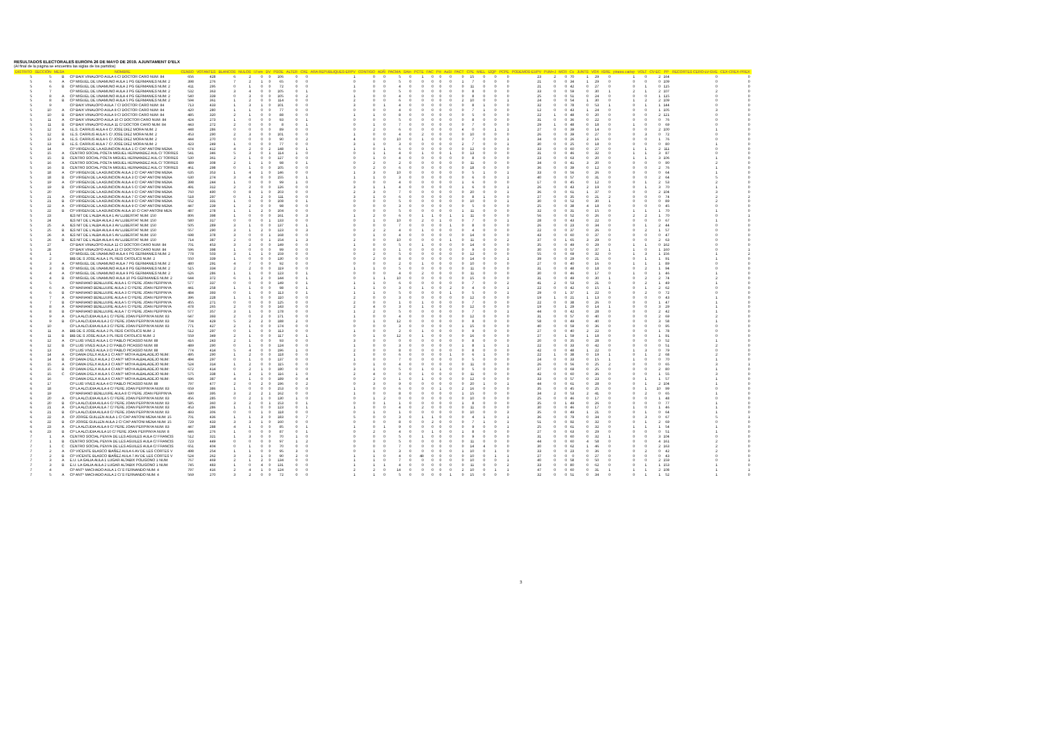RESULTADOS ELECTORALES EUROPA 26 DE MAYO DE 2019. AJUNTAMENT D'ELX
(Al final de la página se encuentra las siglas de los partidos)
| DISTRITO | SECCIÓN | MESA | NOMBRE | CENSO | VOTANTES | BLANCOS | NULOS | I.Fem | DV | PSOE | ALTER | CXE | ARA REPUBLIQUES-ERPV | CONTIGO | ADÑ | PACMA | SAIn | PCTE | FAC | PH | AxSI | PACT | CPE | MIEL | IZQP | PCPE | PODEMOS-EUPV | PUM+J | MCR | Cs | JUNTS | VOX | IGRE | pirates.cat/ep | VOLT | CV-EC | PP | RECORTES CERO-LV-GVE | CEX-CREX-PREX |
| --- | --- | --- | --- | --- | --- | --- | --- | --- | --- | --- | --- | --- | --- | --- | --- | --- | --- | --- | --- | --- | --- | --- | --- | --- | --- | --- | --- | --- | --- | --- | --- | --- | --- | --- | --- | --- | --- | --- | --- |
| 5 | 5 | B | CP BAIX VINALOPO AULA 6 C/ DOCTOR CARO NUM: 84 | 656 | 428 | 6 | 2 | 0 | 0 | 106 | 0 | 0 | 1 | 0 | 0 | 5 | 0 | 1 | 0 | 0 | 0 | 0 | 15 | 0 | 0 | 0 | 23 | 2 | 0 | 70 | 1 | 29 | 0 | 1 | 0 | 2 | 164 | 0 | 0 |
| 5 | 6 | A | CP MIGUEL DE UNAMUNO AULA 1 PG GERMANIES NUM: 2 | 398 | 276 | 7 | 2 | 1 | 0 | 65 | 0 | 0 | 0 | 0 | 0 | 5 | 0 | 0 | 0 | 0 | 0 | 1 | 7 | 0 | 0 | 0 | 21 | 0 | 0 | 34 | 1 | 29 | 0 | 0 | 0 | 0 | 109 | 0 | 0 |
| 5 | 6 | B | CP MIGUEL DE UNAMUNO AULA 2 PG GERMANIES NUM: 2 | 411 | 295 | 0 | 1 | 0 | 0 | 72 | 0 | 0 | 1 | 0 | 0 | 4 | 0 | 0 | 0 | 0 | 0 | 0 | 11 | 0 | 0 | 0 | 21 | 0 | 0 | 42 | 0 | 27 | 0 | 0 | 1 | 0 | 115 | 0 | 0 |
| 5 | 7 | | CP MIGUEL DE UNAMUNO AULA 3 PG GERMANIES NUM: 2 | 532 | 363 | 3 | 4 | 0 | 0 | 105 | 0 | 1 | 0 | 0 | 0 | 5 | 0 | 0 | 0 | 0 | 0 | 0 | 8 | 0 | 0 | 0 | 33 | 0 | 0 | 59 | 0 | 30 | 1 | 2 | 1 | 2 | 107 | 2 | 0 |
| 5 | 8 | A | CP MIGUEL DE UNAMUNO AULA 4 PG GERMANIES NUM: 2 | 540 | 339 | 0 | 3 | 0 | 0 | 105 | 0 | 2 | 1 | 0 | 0 | 4 | 0 | 0 | 0 | 0 | 0 | 0 | 8 | 0 | 0 | 0 | 25 | 0 | 0 | 51 | 0 | 24 | 0 | 0 | 0 | 1 | 115 | 0 | 0 |
| 5 | 8 | B | CP MIGUEL DE UNAMUNO AULA 5 PG GERMANIES NUM: 2 | 594 | 361 | 1 | 2 | 0 | 0 | 114 | 0 | 0 | 2 | 0 | 0 | 6 | 0 | 0 | 0 | 0 | 0 | 2 | 10 | 0 | 0 | 1 | 24 | 0 | 0 | 54 | 1 | 30 | 0 | 1 | 2 | 2 | 109 | 0 | 0 |
| 5 | 9 | | CP BAIX VINALOPO AULA 7 C/ DOCTOR CARO NUM: 84 | 713 | 433 | 1 | 3 | 1 | 0 | 101 | 0 | 0 | 3 | 0 | 1 | 4 | 0 | 0 | 0 | 0 | 0 | 0 | 8 | 1 | 0 | 0 | 32 | 0 | 0 | 78 | 0 | 53 | 1 | 0 | 1 | 1 | 144 | 0 | 0 |
| 5 | 10 | A | CP BAIX VINALOPO AULA 8 C/ DOCTOR CARO NUM: 84 | 420 | 280 | 1 | 1 | 0 | 0 | 77 | 0 | 0 | 0 | 0 | 0 | 4 | 0 | 0 | 0 | 0 | 0 | 0 | 7 | 1 | 0 | 0 | 12 | 0 | 0 | 43 | 1 | 24 | 0 | 0 | 0 | 1 | 105 | 3 | 0 |
| 5 | 10 | B | CP BAIX VINALOPO AULA 9 C/ DOCTOR CARO NUM: 84 | 485 | 320 | 2 | 1 | 0 | 0 | 88 | 0 | 0 | 1 | 1 | 0 | 8 | 0 | 0 | 0 | 0 | 0 | 0 | 5 | 0 | 0 | 0 | 22 | 1 | 0 | 48 | 0 | 20 | 0 | 0 | 0 | 2 | 121 | 0 | 0 |
| 5 | 11 | A | CP BAIX VINALOPO AULA 10 C/ DOCTOR CARO NUM: 84 | 424 | 273 | 1 | 0 | 0 | 0 | 93 | 0 | 1 | 0 | 0 | 0 | 5 | 0 | 0 | 0 | 0 | 0 | 0 | 8 | 0 | 0 | 0 | 31 | 0 | 0 | 36 | 0 | 22 | 0 | 0 | 0 | 0 | 76 | 0 | 0 |
| 5 | 11 | B | CP BAIX VINALOPO AULA 11 C/ DOCTOR CARO NUM: 84 | 443 | 272 | 2 | 0 | 0 | 0 | 8 | 0 | 1 | 0 | 1 | 0 | 7 | 0 | 0 | 0 | 0 | 0 | 0 | 7 | 0 | 0 | 0 | 29 | 1 | 0 | 48 | 0 | 18 | 0 | 1 | 0 | 0 | 69 | 0 | 0 |
| 5 | 12 | A | I.E.S. CARRUS AULA 4 C/ JOSE DIEZ MORA NUM: 2 | 448 | 286 | 0 | 0 | 0 | 0 | 89 | 0 | 0 | 0 | 2 | 0 | 6 | 0 | 0 | 0 | 0 | 0 | 4 | 0 | 0 | 1 | 1 | 27 | 0 | 0 | 39 | 0 | 14 | 0 | 0 | 0 | 2 | 100 | 1 | 0 |
| 5 | 12 | B | I.E.S. CARRUS AULA 5 C/ JOSE DIEZ MORA NUM: 2 | 453 | 290 | 2 | 3 | 0 | 0 | 101 | 0 | 0 | 1 | 0 | 0 | 4 | 0 | 2 | 0 | 0 | 0 | 0 | 10 | 0 | 0 | 0 | 26 | 0 | 0 | 39 | 0 | 27 | 0 | 0 | 3 | 0 | 72 | 0 | 0 |
| 5 | 13 | A | I.E.S. CARRUS AULA 6 C/ JOSE DIEZ MORA NUM: 2 | 444 | 270 | 0 | 0 | 0 | 0 | 90 | 0 | 2 | 4 | 0 | 0 | 10 | 0 | 1 | 0 | 0 | 0 | 0 | 7 | 0 | 0 | 1 | 34 | 0 | 0 | 26 | 2 | 16 | 0 | 0 | 0 | 1 | 76 | 0 | 0 |
| 5 | 13 | B | I.E.S. CARRUS AULA 7 C/ JOSE DIEZ MORA NUM: 2 | 423 | 249 | 1 | 0 | 0 | 0 | 77 | 0 | 0 | 3 | 1 | 0 | 3 | 0 | 0 | 0 | 0 | 0 | 2 | 7 | 0 | 0 | 1 | 30 | 0 | 0 | 25 | 0 | 18 | 0 | 0 | 0 | 0 | 80 | 1 | 0 |
| 5 | 14 | | CP VIRGEN DE LA ASUNCION AULA 1 C/ CAP ANTONI MENA | 674 | 412 | 4 | 2 | 0 | 2 | 148 | 0 | 1 | 1 | 0 | 1 | 6 | 0 | 0 | 0 | 0 | 0 | 0 | 12 | 0 | 0 | 0 | 33 | 0 | 0 | 60 | 0 | 27 | 0 | 1 | 1 | 2 | 111 | 0 | 0 |
| 5 | 15 | A | CENTRO SOCIAL POETA MIGUEL HERNANDEZ AUL C/ TORRES | 541 | 346 | 5 | 3 | 0 | 1 | 114 | 1 | 0 | 0 | 1 | 1 | 4 | 0 | 1 | 0 | 0 | 1 | 0 | 13 | 0 | 0 | 0 | 31 | 0 | 0 | 46 | 0 | 32 | 0 | 1 | 1 | 3 | 87 | 0 | 0 |
| 5 | 15 | B | CENTRO SOCIAL POETA MIGUEL HERNANDEZ AUL C/ TORRES | 530 | 361 | 2 | 1 | 0 | 0 | 127 | 0 | 0 | 0 | 1 | 0 | 4 | 0 | 0 | 0 | 0 | 0 | 0 | 8 | 0 | 0 | 0 | 23 | 0 | 0 | 63 | 0 | 20 | 0 | 1 | 1 | 3 | 106 | 1 | 0 |
| 5 | 16 | A | CENTRO SOCIAL POETA MIGUEL HERNANDEZ AUL C/ TORRES | 489 | 308 | 2 | 1 | 1 | 0 | 98 | 0 | 1 | 0 | 2 | 0 | 2 | 0 | 0 | 0 | 0 | 0 | 0 | 11 | 0 | 0 | 0 | 34 | 0 | 0 | 41 | 3 | 20 | 0 | 0 | 0 | 0 | 90 | 2 | 0 |
| 5 | 16 | B | CENTRO SOCIAL POETA MIGUEL HERNANDEZ AUL C/ TORRES | 461 | 298 | 0 | 1 | 0 | 0 | 105 | 0 | 0 | 0 | 2 | 0 | 6 | 0 | 0 | 0 | 0 | 0 | 0 | 18 | 0 | 0 | 0 | 36 | 0 | 0 | 39 | 0 | 12 | 0 | 0 | 0 | 2 | 76 | 1 | 0 |
| 5 | 18 | A | CP VIRGEN DE LA ASUNCION AULA 2 C/ CAP ANTONI MENA | 635 | 353 | 1 | 4 | 1 | 0 | 146 | 0 | 0 | 1 | 3 | 0 | 10 | 0 | 0 | 0 | 0 | 0 | 0 | 5 | 1 | 0 | 1 | 33 | 0 | 0 | 56 | 0 | 26 | 0 | 0 | 0 | 0 | 64 | 1 | 0 |
| 5 | 18 | B | CP VIRGEN DE LA ASUNCION AULA 3 C/ CAP ANTONI MENA | 630 | 274 | 3 | 4 | 0 | 0 | 155 | 0 | 1 | 1 | 1 | 0 | 3 | 0 | 0 | 0 | 0 | 0 | 0 | 6 | 0 | 0 | 1 | 40 | 0 | 0 | 57 | 0 | 31 | 0 | 0 | 0 | 2 | 64 | 5 | 0 |
| 5 | 19 | A | CP VIRGEN DE LA ASUNCION AULA 4 C/ CAP ANTONI MENA | 398 | 244 | 1 | 0 | 0 | 0 | 99 | 1 | 0 | 0 | 0 | 0 | 4 | 0 | 0 | 0 | 0 | 0 | 1 | 6 | 0 | 0 | 0 | 17 | 0 | 0 | 45 | 0 | 12 | 0 | 0 | 1 | 2 | 53 | 2 | 0 |
| 5 | 19 | B | CP VIRGEN DE LA ASUNCION AULA 5 C/ CAP ANTONI MENA | 491 | 312 | 2 | 2 | 0 | 0 | 126 | 0 | 0 | 3 | 1 | 1 | 4 | 0 | 0 | 0 | 0 | 0 | 1 | 6 | 0 | 0 | 1 | 26 | 0 | 0 | 43 | 2 | 19 | 0 | 0 | 1 | 3 | 70 | 1 | 0 |
| 5 | 20 | | CP VIRGEN DE LA ASUNCION AULA 6 C/ CAP ANTONI MENA | 760 | 490 | 0 | 8 | 1 | 0 | 203 | 0 | 0 | 2 | 3 | 0 | 7 | 0 | 0 | 0 | 0 | 0 | 0 | 20 | 0 | 0 | 1 | 36 | 0 | 0 | 61 | 1 | 37 | 0 | 0 | 0 | 2 | 104 | 3 | 0 |
| 5 | 21 | A | CP VIRGEN DE LA ASUNCION AULA 7 C/ CAP ANTONI MENA | 518 | 297 | 0 | 1 | 2 | 0 | 111 | 0 | 0 | 3 | 1 | 0 | 6 | 0 | 0 | 0 | 0 | 0 | 0 | 8 | 1 | 0 | 0 | 27 | 0 | 0 | 35 | 0 | 21 | 2 | 0 | 0 | 0 | 74 | 2 | 2 |
| 5 | 21 | B | CP VIRGEN DE LA ASUNCION AULA 8 C/ CAP ANTONI MENA | 552 | 331 | 1 | 0 | 0 | 0 | 108 | 0 | 1 | 0 | 0 | 0 | 5 | 0 | 0 | 0 | 0 | 0 | 0 | 10 | 0 | 0 | 1 | 30 | 0 | 0 | 52 | 0 | 30 | 1 | 0 | 0 | 0 | 89 | 2 | 0 |
| 5 | 22 | A | CP VIRGEN DE LA ASUNCION AULA 9 C/ CAP ANTONI MENA | 447 | 239 | 1 | 2 | 0 | 0 | 98 | 0 | 0 | 0 | 0 | 0 | 3 | 0 | 0 | 0 | 0 | 0 | 0 | 5 | 0 | 0 | 0 | 25 | 0 | 0 | 38 | 4 | 18 | 0 | 0 | 0 | 0 | 45 | 0 | 0 |
| 5 | 22 | B | CP VIRGEN DE LA ASUNCION AULA 10 C/ CAP ANTONI MEN | 487 | 278 | 1 | 1 | 2 | 0 | 104 | 0 | 0 | 0 | 0 | 0 | 5 | 0 | 0 | 0 | 0 | 0 | 1 | 11 | 0 | 0 | 0 | 32 | 0 | 0 | 31 | 0 | 15 | 0 | 1 | 1 | 1 | 70 | 1 | 0 |
| 5 | 23 | | IES NIT DE L'ALBA AULA 1 AV LLIBERTAT NUM: 150 | 806 | 398 | 1 | 0 | 0 | 0 | 161 | 0 | 3 | 1 | 2 | 0 | 6 | 0 | 1 | 1 | 0 | 1 | 1 | 11 | 0 | 0 | 0 | 56 | 0 | 0 | 52 | 0 | 26 | 0 | 2 | 2 | 1 | 70 | 0 | 1 |
| 5 | 24 | | IES NIT DE L'ALBA AULA 2 AV LLIBERTAT NUM: 150 | 580 | 317 | 0 | 0 | 0 | 1 | 133 | 0 | 0 | 0 | 1 | 0 | 10 | 0 | 2 | 0 | 1 | 0 | 0 | 7 | 0 | 0 | 1 | 28 | 0 | 0 | 43 | 0 | 22 | 0 | 0 | 0 | 0 | 67 | 1 | 0 |
| 5 | 25 | A | IES NIT DE L'ALBA AULA 3 AV LLIBERTAT NUM: 150 | 505 | 289 | 3 | 1 | 0 | 0 | 137 | 0 | 1 | 0 | 0 | 0 | 7 | 0 | 0 | 0 | 0 | 1 | 0 | 8 | 0 | 0 | 0 | 26 | 0 | 0 | 23 | 0 | 34 | 0 | 0 | 1 | 2 | 44 | 0 | 0 |
| 5 | 25 | B | IES NIT DE L'ALBA AULA 4 AV LLIBERTAT NUM: 150 | 557 | 290 | 3 | 1 | 2 | 0 | 123 | 0 | 3 | 0 | 2 | 2 | 4 | 0 | 1 | 0 | 0 | 0 | 0 | 4 | 0 | 0 | 0 | 22 | 0 | 0 | 37 | 0 | 26 | 0 | 0 | 2 | 1 | 57 | 0 | 0 |
| 5 | 26 | A | IES NIT DE L'ALBA AULA 5 AV LLIBERTAT NUM: 150 | 698 | 378 | 3 | 0 | 0 | 1 | 168 | 0 | 0 | 0 | 1 | 0 | 4 | 0 | 0 | 0 | 0 | 0 | 0 | 14 | 0 | 0 | 0 | 43 | 0 | 0 | 60 | 0 | 37 | 0 | 0 | 0 | 0 | 47 | 0 | 0 |
| 5 | 26 | B | IES NIT DE L'ALBA AULA 6 AV LLIBERTAT NUM: 150 | 714 | 387 | 2 | 0 | 0 | 1 | 154 | 1 | 3 | 2 | 0 | 0 | 10 | 0 | 0 | 0 | 0 | 1 | 0 | 11 | 0 | 0 | 2 | 37 | 0 | 1 | 65 | 3 | 29 | 0 | 0 | 0 | 2 | 63 | 0 | 0 |
| 5 | 27 | | CP BAIX VINALOPO AULA 12 C/ DOCTOR CARO NUM: 84 | 701 | 453 | 3 | 2 | 0 | 0 | 149 | 0 | 0 | 1 | 0 | 0 | 5 | 0 | 1 | 0 | 0 | 0 | 0 | 14 | 0 | 0 | 0 | 35 | 0 | 0 | 49 | 0 | 29 | 0 | 1 | 1 | 0 | 162 | 0 | 0 |
| 5 | 28 | | CP BAIX VINALOPO AULA 13 C/ DOCTOR CARO NUM: 84 | 596 | 398 | 1 | 0 | 0 | 0 | 99 | 0 | 0 | 0 | 0 | 0 | 1 | 0 | 0 | 0 | 0 | 0 | 0 | 9 | 0 | 0 | 0 | 30 | 0 | 0 | 57 | 0 | 37 | 1 | 1 | 0 | 1 | 160 | 0 | 1 |
| 6 | 1 | | CP MIGUEL DE UNAMUNO AULA 6 PG GERMANIES NUM: 2 | 778 | 503 | 3 | 1 | 1 | 0 | 159 | 0 | 0 | 0 | 2 | 0 | 5 | 0 | 0 | 0 | 0 | 0 | 0 | 12 | 0 | 0 | 0 | 55 | 0 | 0 | 69 | 0 | 32 | 0 | 1 | 3 | 1 | 156 | 1 | 2 |
| 6 | 2 | | BIB DE S JOSE AULA 1 PL REIS CATOLICS NUM: 2 | 550 | 339 | 1 | 0 | 0 | 0 | 130 | 0 | 0 | 0 | 2 | 0 | 8 | 0 | 0 | 0 | 0 | 0 | 0 | 14 | 0 | 0 | 1 | 39 | 0 | 0 | 29 | 0 | 21 | 0 | 0 | 1 | 1 | 91 | 1 | 0 |
| 6 | 3 | A | CP MIGUEL DE UNAMUNO AULA 7 PG GERMANIES NUM: 2 | 480 | 291 | 4 | 7 | 0 | 0 | 92 | 0 | 0 | 0 | 0 | 0 | 2 | 0 | 1 | 0 | 0 | 0 | 0 | 10 | 0 | 0 | 0 | 27 | 0 | 0 | 40 | 0 | 16 | 0 | 1 | 1 | 1 | 89 | 0 | 0 |
| 6 | 3 | B | CP MIGUEL DE UNAMUNO AULA 8 PG GERMANIES NUM: 2 | 515 | 334 | 2 | 2 | 0 | 0 | 119 | 0 | 0 | 1 | 1 | 0 | 5 | 0 | 0 | 0 | 0 | 0 | 0 | 11 | 0 | 0 | 0 | 31 | 0 | 0 | 48 | 0 | 18 | 0 | 0 | 2 | 1 | 94 | 0 | 0 |
| 6 | 4 | A | CP MIGUEL DE UNAMUNO AULA 9 PG GERMANIES NUM: 2 | 626 | 286 | 1 | 1 | 0 | 0 | 123 | 0 | 1 | 0 | 0 | 0 | 4 | 0 | 2 | 0 | 0 | 0 | 0 | 11 | 0 | 0 | 0 | 30 | 0 | 0 | 46 | 0 | 17 | 0 | 1 | 0 | 1 | 46 | 1 | 0 |
| 6 | 4 | B | CP MIGUEL DE UNAMUNO AULA 10 PG GERMANIES NUM: 2 | 644 | 372 | 6 | 1 | 2 | 0 | 144 | 0 | 1 | 0 | 1 | 1 | 10 | 0 | 0 | 0 | 0 | 0 | 0 | 15 | 0 | 0 | 0 | 31 | 0 | 0 | 49 | 0 | 30 | 1 | 0 | 2 | 2 | 74 | 2 | 0 |
| 6 | 5 | | CP MARIANO BENLLIURE AULA 1 C/ PERE JOAN PERPINYA | 577 | 337 | 0 | 0 | 0 | 0 | 149 | 0 | 1 | 1 | 1 | 0 | 6 | 0 | 0 | 0 | 0 | 0 | 0 | 7 | 0 | 0 | 2 | 41 | 2 | 0 | 53 | 0 | 21 | 0 | 0 | 2 | 1 | 49 | 1 | 0 |
| 6 | 6 | A | CP MARIANO BENLLIURE AULA 2 C/ PERE JOAN PERPINYA | 441 | 258 | 1 | 1 | 0 | 0 | 98 | 0 | 1 | 1 | 1 | 0 | 3 | 0 | 1 | 0 | 0 | 2 | 0 | 4 | 0 | 0 | 1 | 22 | 0 | 0 | 42 | 0 | 15 | 1 | 0 | 1 | 2 | 62 | 0 | 0 |
| 6 | 6 | B | CP MARIANO BENLLIURE AULA 3 C/ PERE JOAN PERPINYA | 484 | 393 | 0 | 1 | 0 | 0 | 113 | 0 | 1 | 1 | 1 | 0 | 5 | 0 | 0 | 0 | 0 | 1 | 0 | 5 | 0 | 0 | 1 | 29 | 0 | 1 | 37 | 1 | 22 | 0 | 0 | 2 | 0 | 72 | 0 | 0 |
| 6 | 7 | A | CP MARIANO BENLLIURE AULA 4 C/ PERE JOAN PERPINYA | 396 | 228 | 1 | 1 | 0 | 0 | 110 | 0 | 0 | 2 | 0 | 0 | 3 | 0 | 0 | 0 | 0 | 0 | 0 | 12 | 0 | 0 | 0 | 19 | 1 | 0 | 21 | 1 | 13 | 0 | 0 | 0 | 0 | 43 | 1 | 0 |
| 6 | 7 | B | CP MARIANO BENLLIURE AULA 5 C/ PERE JOAN PERPINYA | 455 | 271 | 0 | 0 | 0 | 0 | 125 | 0 | 0 | 2 | 0 | 0 | 1 | 0 | 1 | 0 | 0 | 0 | 0 | 7 | 0 | 0 | 0 | 22 | 0 | 0 | 38 | 0 | 26 | 0 | 0 | 0 | 1 | 47 | 1 | 0 |
| 6 | 8 | A | CP MARIANO BENLLIURE AULA 6 C/ PERE JOAN PERPINYA | 478 | 265 | 2 | 0 | 0 | 0 | 143 | 0 | 0 | 2 | 4 | 0 | 3 | 0 | 1 | 0 | 0 | 0 | 0 | 12 | 0 | 0 | 0 | 19 | 0 | 1 | 29 | 0 | 14 | 1 | 0 | 0 | 3 | 29 | 1 | 0 |
| 6 | 8 | B | CP MARIANO BENLLIURE AULA 7 C/ PERE JOAN PERPINYA | 577 | 357 | 3 | 1 | 0 | 0 | 178 | 0 | 0 | 1 | 2 | 0 | 5 | 0 | 0 | 0 | 0 | 0 | 0 | 7 | 0 | 0 | 1 | 44 | 0 | 0 | 42 | 0 | 28 | 0 | 0 | 0 | 2 | 42 | 1 | 0 |
| 6 | 9 | A | CP LA ALCUDIA AULA 1 C/ PERE JOAN PERPINYA NUM: 83 | 647 | 393 | 2 | 0 | 2 | 0 | 171 | 0 | 0 | 1 | 0 | 0 | 4 | 0 | 0 | 0 | 0 | 0 | 0 | 12 | 0 | 0 | 0 | 31 | 0 | 0 | 57 | 0 | 40 | 0 | 0 | 0 | 2 | 69 | 2 | 0 |
| 6 | 9 | B | CP LA ALCUDIA AULA 2 C/ PERE JOAN PERPINYA NUM: 83 | 704 | 429 | 5 | 2 | 2 | 0 | 188 | 2 | 0 | 0 | 1 | 0 | 12 | 0 | 0 | 0 | 0 | 0 | 0 | 8 | 0 | 0 | 0 | 58 | 0 | 0 | 49 | 0 | 40 | 0 | 0 | 0 | 3 | 58 | 1 | 0 |
| 6 | 10 | | CP LA ALCUDIA AULA 3 C/ PERE JOAN PERPINYA NUM: 83 | 771 | 427 | 2 | 1 | 0 | 0 | 174 | 0 | 0 | 0 | 0 | 0 | 3 | 0 | 0 | 0 | 0 | 0 | 1 | 15 | 0 | 0 | 0 | 40 | 0 | 0 | 59 | 0 | 36 | 0 | 0 | 0 | 0 | 95 | 0 | 0 |
| 6 | 11 | A | BIB DE S JOSE AULA 2 PL REIS CATOLICS NUM: 2 | 512 | 297 | 0 | 1 | 0 | 0 | 113 | 0 | 0 | 1 | 0 | 0 | 2 | 0 | 1 | 0 | 0 | 0 | 0 | 9 | 0 | 0 | 0 | 27 | 0 | 0 | 40 | 2 | 22 | 0 | 0 | 0 | 1 | 78 | 0 | 0 |
| 6 | 11 | B | BIB DE S JOSE AULA 3 PL REIS CATOLICS NUM: 2 | 559 | 349 | 2 | 1 | 0 | 0 | 117 | 0 | 1 | 0 | 1 | 0 | 12 | 0 | 1 | 0 | 0 | 0 | 0 | 16 | 0 | 0 | 0 | 27 | 0 | 1 | 59 | 1 | 18 | 0 | 0 | 0 | 1 | 91 | 0 | 0 |
| 6 | 12 | A | CP LUIS VIVES AULA 1 C/ PABLO PICASSO NUM: 88 | 416 | 243 | 2 | 1 | 0 | 0 | 93 | 0 | 0 | 3 | 0 | 0 | 0 | 0 | 0 | 0 | 0 | 0 | 0 | 8 | 0 | 0 | 0 | 20 | 0 | 0 | 35 | 0 | 28 | 0 | 0 | 0 | 0 | 52 | 1 | 0 |
| 6 | 12 | B | CP LUIS VIVES AULA 2 C/ PABLO PICASSO NUM: 88 | 489 | 290 | 0 | 1 | 0 | 0 | 124 | 0 | 0 | 1 | 0 | 0 | 3 | 0 | 0 | 0 | 0 | 0 | 1 | 8 | 1 | 0 | 1 | 22 | 0 | 0 | 33 | 0 | 42 | 0 | 0 | 0 | 0 | 51 | 2 | 0 |
| 6 | 13 | | CP LUIS VIVES AULA 3 C/ PABLO PICASSO NUM: 88 | 774 | 414 | 5 | 4 | 0 | 0 | 196 | 1 | 0 | 2 | 0 | 0 | 8 | 0 | 0 | 0 | 0 | 0 | 0 | 8 | 0 | 0 | 0 | 42 | 0 | 0 | 48 | 1 | 22 | 0 | 1 | 3 | 0 | 79 | 0 | 0 |
| 6 | 14 | A | CP DAMA D'ELX AULA 1 C/ ANTº MOYA ALBALADEJO NUM: | 495 | 290 | 1 | 2 | 0 | 0 | 118 | 0 | 0 | 1 | 0 | 0 | 6 | 0 | 0 | 0 | 0 | 1 | 0 | 6 | 1 | 0 | 0 | 22 | 1 | 0 | 38 | 0 | 19 | 1 | 0 | 1 | 2 | 68 | 2 | 0 |
| 6 | 14 | B | CP DAMA D'ELX AULA 2 C/ ANTº MOYA ALBALADEJO NUM: | 494 | 297 | 0 | 1 | 0 | 0 | 137 | 0 | 0 | 1 | 0 | 0 | 7 | 0 | 0 | 0 | 0 | 0 | 0 | 5 | 0 | 0 | 0 | 24 | 0 | 0 | 33 | 0 | 15 | 1 | 1 | 0 | 0 | 70 | 1 | 0 |
| 6 | 15 | A | CP DAMA D'ELX AULA 3 C/ ANTº MOYA ALBALADEJO NUM: | 524 | 314 | 1 | 2 | 0 | 0 | 115 | 0 | 0 | 0 | 1 | 0 | 4 | 0 | 0 | 0 | 0 | 0 | 0 | 11 | 0 | 0 | 0 | 26 | 0 | 0 | 56 | 0 | 25 | 2 | 0 | 0 | 0 | 65 | 3 | 1 |
| 6 | 15 | B | CP DAMA D'ELX AULA 4 C/ ANTº MOYA ALBALADEJO NUM: | 672 | 414 | 0 | 2 | 1 | 0 | 180 | 0 | 0 | 3 | 1 | 0 | 5 | 0 | 1 | 0 | 1 | 0 | 0 | 5 | 0 | 0 | 0 | 37 | 0 | 0 | 69 | 0 | 25 | 0 | 0 | 0 | 2 | 80 | 1 | 0 |
| 6 | 15 | C | CP DAMA D'ELX AULA 5 C/ ANTº MOYA ALBALADEJO NUM: | 575 | 338 | 1 | 3 | 1 | 0 | 116 | 1 | 0 | 2 | 4 | 0 | 0 | 0 | 1 | 0 | 0 | 0 | 0 | 11 | 0 | 0 | 0 | 42 | 0 | 0 | 60 | 0 | 36 | 0 | 0 | 0 | 1 | 55 | 3 | 0 |
| 6 | 16 | | CP DAMA D'ELX AULA 6 C/ ANTº MOYA ALBALADEJO NUM: | 696 | 387 | 4 | 1 | 0 | 0 | 189 | 0 | 4 | 0 | 2 | 0 | 1 | 0 | 1 | 0 | 0 | 0 | 0 | 12 | 0 | 0 | 0 | 33 | 0 | 0 | 57 | 0 | 23 | 0 | 0 | 1 | 1 | 57 | 1 | 0 |
| 6 | 17 | | CP LUIS VIVES AULA 4 C/ PABLO PICASSO NUM: 88 | 797 | 477 | 2 | 0 | 2 | 0 | 196 | 0 | 2 | 0 | 3 | 0 | 9 | 0 | 0 | 0 | 0 | 0 | 0 | 20 | 1 | 0 | 1 | 44 | 0 | 0 | 61 | 0 | 28 | 0 | 0 | 1 | 2 | 104 | 1 | 0 |
| 6 | 18 | | CP LA ALCUDIA AULA 4 C/ PERE JOAN PERPINYA NUM: 83 | 659 | 386 | 1 | 0 | 0 | 0 | 153 | 0 | 0 | 1 | 0 | 0 | 6 | 0 | 0 | 0 | 1 | 0 | 2 | 16 | 0 | 0 | 0 | 35 | 0 | 0 | 45 | 0 | 25 | 0 | 0 | 1 | 10 | 99 | 0 | 0 |
| 6 | 19 | | CP MARIANO BENLLIURE AULA 8 C/ PERE JOAN PERPINYA | 690 | 395 | 3 | 2 | 2 | 1 | 162 | 0 | 0 | 1 | 0 | 0 | 8 | 0 | 0 | 0 | 0 | 0 | 1 | 15 | 0 | 0 | 0 | 34 | 2 | 0 | 53 | 2 | 41 | 0 | 0 | 2 | 0 | 65 | 1 | 0 |
| 6 | 20 | A | CP LA ALCUDIA AULA 5 C/ PERE JOAN PERPINYA NUM: 83 | 456 | 285 | 0 | 2 | 1 | 0 | 130 | 1 | 0 | 0 | 1 | 2 | 0 | 0 | 0 | 0 | 0 | 0 | 0 | 10 | 0 | 0 | 0 | 25 | 0 | 0 | 46 | 0 | 17 | 0 | 0 | 0 | 1 | 48 | 0 | 0 |
| 6 | 20 | B | CP LA ALCUDIA AULA 6 C/ PERE JOAN PERPINYA NUM: 83 | 585 | 360 | 3 | 2 | 0 | 1 | 153 | 0 | 1 | 0 | 0 | 1 | 1 | 0 | 0 | 0 | 0 | 0 | 1 | 8 | 0 | 0 | 0 | 35 | 0 | 1 | 49 | 0 | 26 | 0 | 0 | 0 | 0 | 77 | 1 | 0 |
| 6 | 21 | A | CP LA ALCUDIA AULA 7 C/ PERE JOAN PERPINYA NUM: 83 | 453 | 286 | 1 | 1 | 0 | 0 | 123 | 0 | 1 | 1 | 0 | 0 | 4 | 0 | 2 | 0 | 0 | 0 | 0 | 11 | 0 | 0 | 0 | 30 | 0 | 0 | 46 | 0 | 17 | 0 | 1 | 0 | 1 | 46 | 1 | 0 |
| 6 | 21 | B | CP LA ALCUDIA AULA 8 C/ PERE JOAN PERPINYA NUM: 83 | 493 | 306 | 0 | 0 | 1 | 0 | 118 | 0 | 0 | 0 | 1 | 0 | 1 | 0 | 0 | 0 | 0 | 0 | 0 | 10 | 0 | 0 | 3 | 35 | 0 | 0 | 49 | 1 | 21 | 0 | 0 | 1 | 0 | 64 | 1 | 0 |
| 6 | 22 | A | CP JORGE GUILLEN AULA 1 C/ CAP ANTONI MENA NUM: 15 | 701 | 436 | 1 | 1 | 3 | 0 | 183 | 0 | 7 | 5 | 0 | 0 | 3 | 0 | 1 | 1 | 0 | 0 | 0 | 4 | 1 | 0 | 1 | 36 | 0 | 0 | 79 | 0 | 34 | 0 | 0 | 3 | 0 | 67 | 5 | 1 |
| 6 | 22 | B | CP JORGE GUILLEN AULA 2 C/ CAP ANTONI MENA NUM: 15 | 729 | 433 | 3 | 3 | 1 | 0 | 160 | 0 | 0 | 0 | 0 | 0 | 8 | 0 | 0 | 2 | 0 | 0 | 0 | 7 | 1 | 0 | 1 | 51 | 0 | 0 | 92 | 0 | 32 | 0 | 0 | 1 | 2 | 69 | 0 | 0 |
| 6 | 23 | A | CP LA ALCUDIA AULA 9 C/ PERE JOAN PERPINYA NUM: 83 | 447 | 288 | 4 | 1 | 0 | 0 | 85 | 0 | 1 | 1 | 0 | 1 | 9 | 0 | 0 | 0 | 0 | 0 | 0 | 9 | 0 | 0 | 1 | 25 | 0 | 0 | 61 | 0 | 32 | 0 | 1 | 1 | 1 | 54 | 1 | 0 |
| 6 | 23 | B | CP LA ALCUDIA AULA 10 C/ PERE JOAN PERPINYA NUM: 8 | 446 | 276 | 1 | 0 | 0 | 0 | 87 | 0 | 1 | 0 | 2 | 0 | 4 | 0 | 0 | 1 | 0 | 0 | 1 | 8 | 0 | 0 | 0 | 27 | 0 | 0 | 63 | 0 | 29 | 0 | 0 | 0 | 0 | 51 | 1 | 0 |
| 7 | 1 | A | CENTRO SOCIAL PENYA DE LES AGUILES AULA C/ FRANCIS | 512 | 321 | 1 | 3 | 0 | 0 | 70 | 1 | 0 | 0 | 0 | 0 | 5 | 0 | 1 | 0 | 0 | 0 | 0 | 9 | 0 | 0 | 0 | 31 | 0 | 0 | 60 | 0 | 32 | 1 | 0 | 0 | 3 | 104 | 0 | 0 |
| 7 | 1 | B | CENTRO SOCIAL PENYA DE LES AGUILES AULA C/ FRANCIS | 723 | 449 | 0 | 0 | 0 | 0 | 97 | 1 | 2 | 0 | 0 | 0 | 5 | 0 | 0 | 0 | 0 | 0 | 0 | 11 | 0 | 0 | 0 | 44 | 0 | 0 | 60 | 4 | 58 | 0 | 0 | 0 | 4 | 161 | 2 | 0 |
| 7 | 1 | C | CENTRO SOCIAL PENYA DE LES AGUILES AULA C/ FRANCIS | 651 | 404 | 0 | 1 | 0 | 0 | 70 | 0 | 0 | 0 | 0 | 0 | 7 | 0 | 0 | 0 | 0 | 0 | 0 | 14 | 4 | 0 | 0 | 30 | 0 | 0 | 62 | 1 | 46 | 0 | 0 | 0 | 2 | 163 | 2 | 0 |
| 7 | 2 | A | CP VICENTE BLASCO IBAÑEZ AULA 6 AV DE LES CORTES V | 498 | 254 | 1 | 1 | 0 | 0 | 95 | 3 | 0 | 0 | 1 | 0 | 3 | 0 | 0 | 0 | 0 | 0 | 1 | 10 | 0 | 1 | 0 | 33 | 0 | 0 | 23 | 0 | 36 | 0 | 0 | 2 | 0 | 42 | 2 | 0 |
| 7 | 2 | B | CP VICENTE BLASCO IBAÑEZ AULA 7 AV DE LES CORTES V | 524 | 262 | 3 | 3 | 1 | 0 | 90 | 2 | 0 | 1 | 1 | 0 | 4 | 0 | 48 | 0 | 0 | 0 | 0 | 10 | 0 | 1 | 1 | 27 | 0 | 0 | 0 | 0 | 27 | 0 | 0 | 0 | 0 | 43 | 0 | 0 |
| 7 | 3 | A | E.U. LA GALIA AULA 1 LUGAR ALTABIX POLIGONO 1 NUM: | 767 | 469 | 2 | 1 | 2 | 0 | 134 | 0 | 0 | 1 | 1 | 0 | 7 | 0 | 0 | 0 | 0 | 0 | 0 | 10 | 0 | 0 | 1 | 40 | 0 | 0 | 58 | 0 | 50 | 0 | 0 | 0 | 2 | 159 | 0 | 1 |
| 7 | 3 | B | E.U. LA GALIA AULA 2 LUGAR ALTABIX POLIGONO 1 NUM: | 745 | 483 | 1 | 0 | 4 | 0 | 131 | 0 | 0 | 1 | 1 | 1 | 4 | 0 | 0 | 0 | 0 | 0 | 0 | 11 | 0 | 0 | 2 | 33 | 0 | 0 | 80 | 0 | 62 | 0 | 0 | 1 | 1 | 153 | 1 | 0 |
| 7 | 4 | | CP ANTº MACHADO AULA 1 C/ S FERNANDO NUM: 4 | 797 | 416 | 2 | 4 | 1 | 0 | 124 | 0 | 0 | 2 | 2 | 0 | 14 | 0 | 0 | 0 | 0 | 0 | 2 | 10 | 0 | 1 | 1 | 47 | 0 | 0 | 60 | 0 | 31 | 1 | 1 | 1 | 2 | 108 | 1 | 1 |
| 7 | 5 | A | CP ANTº MACHADO AULA 2 C/ S FERNANDO NUM: 4 | 569 | 270 | 3 | 2 | 0 | 0 | 72 | 0 | 0 | 1 | 1 | 0 | 5 | 0 | 0 | 0 | 0 | 1 | 0 | 15 | 0 | 0 | 0 | 32 | 0 | 0 | 51 | 0 | 34 | 0 | 0 | 1 | 1 | 52 | 1 | 0 |
3